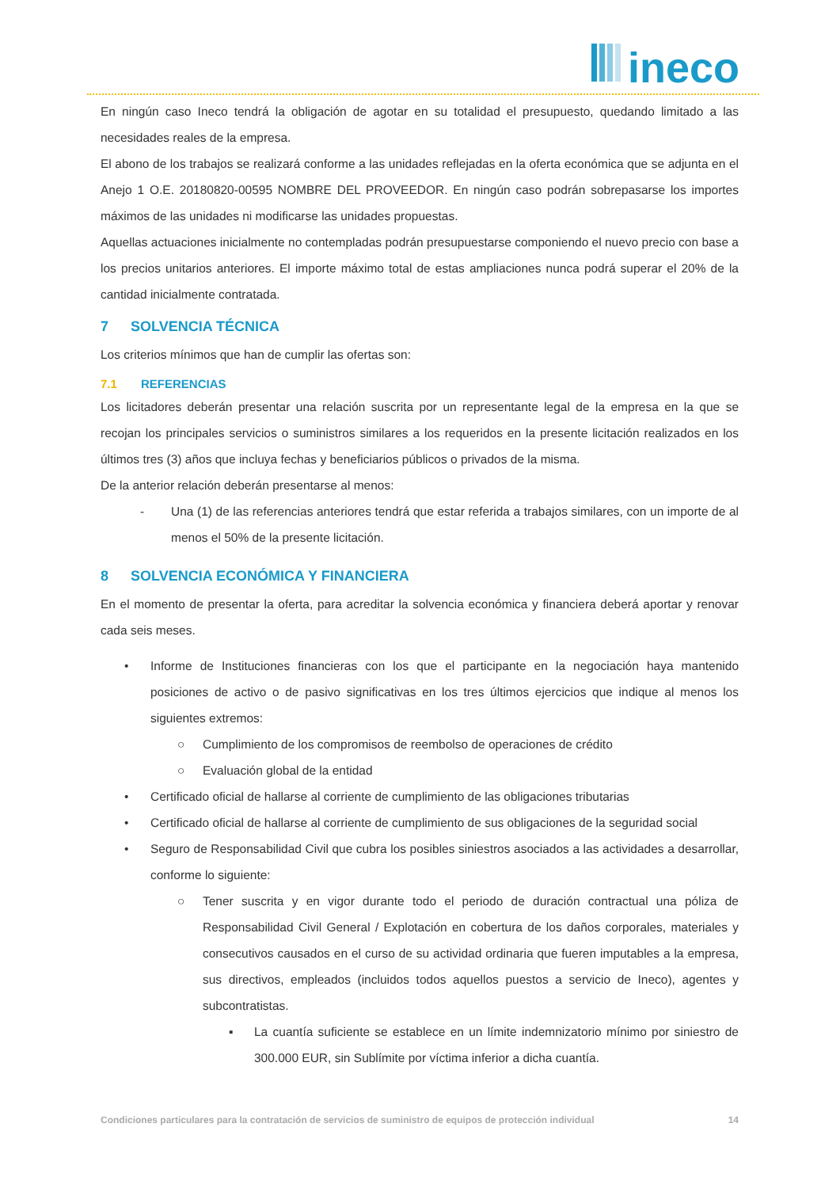ineco
En ningún caso Ineco tendrá la obligación de agotar en su totalidad el presupuesto, quedando limitado a las necesidades reales de la empresa.
El abono de los trabajos se realizará conforme a las unidades reflejadas en la oferta económica que se adjunta en el Anejo 1 O.E. 20180820-00595 NOMBRE DEL PROVEEDOR. En ningún caso podrán sobrepasarse los importes máximos de las unidades ni modificarse las unidades propuestas.
Aquellas actuaciones inicialmente no contempladas podrán presupuestarse componiendo el nuevo precio con base a los precios unitarios anteriores. El importe máximo total de estas ampliaciones nunca podrá superar el 20% de la cantidad inicialmente contratada.
7 SOLVENCIA TÉCNICA
Los criterios mínimos que han de cumplir las ofertas son:
7.1 REFERENCIAS
Los licitadores deberán presentar una relación suscrita por un representante legal de la empresa en la que se recojan los principales servicios o suministros similares a los requeridos en la presente licitación realizados en los últimos tres (3) años que incluya fechas y beneficiarios públicos o privados de la misma.
De la anterior relación deberán presentarse al menos:
- Una (1) de las referencias anteriores tendrá que estar referida a trabajos similares, con un importe de al menos el 50% de la presente licitación.
8 SOLVENCIA ECONÓMICA Y FINANCIERA
En el momento de presentar la oferta, para acreditar la solvencia económica y financiera deberá aportar y renovar cada seis meses.
• Informe de Instituciones financieras con los que el participante en la negociación haya mantenido posiciones de activo o de pasivo significativas en los tres últimos ejercicios que indique al menos los siguientes extremos:
○ Cumplimiento de los compromisos de reembolso de operaciones de crédito
○ Evaluación global de la entidad
• Certificado oficial de hallarse al corriente de cumplimiento de las obligaciones tributarias
• Certificado oficial de hallarse al corriente de cumplimiento de sus obligaciones de la seguridad social
• Seguro de Responsabilidad Civil que cubra los posibles siniestros asociados a las actividades a desarrollar, conforme lo siguiente:
○ Tener suscrita y en vigor durante todo el periodo de duración contractual una póliza de Responsabilidad Civil General / Explotación en cobertura de los daños corporales, materiales y consecutivos causados en el curso de su actividad ordinaria que fueren imputables a la empresa, sus directivos, empleados (incluidos todos aquellos puestos a servicio de Ineco), agentes y subcontratistas.
▪ La cuantía suficiente se establece en un límite indemnizatorio mínimo por siniestro de 300.000 EUR, sin Sublímite por víctima inferior a dicha cuantía.
Condiciones particulares para la contratación de servicios de suministro de equipos de protección individual 14